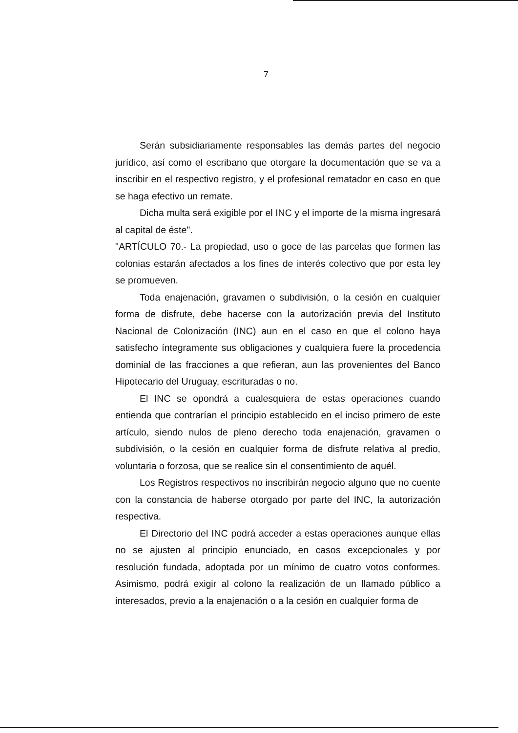7
Serán subsidiariamente responsables las demás partes del negocio jurídico, así como el escribano que otorgare la documentación que se va a inscribir en el respectivo registro, y el profesional rematador en caso en que se haga efectivo un remate.
Dicha multa será exigible por el INC y el importe de la misma ingresará al capital de éste".
"ARTÍCULO 70.- La propiedad, uso o goce de las parcelas que formen las colonias estarán afectados a los fines de interés colectivo que por esta ley se promueven.
Toda enajenación, gravamen o subdivisión, o la cesión en cualquier forma de disfrute, debe hacerse con la autorización previa del Instituto Nacional de Colonización (INC) aun en el caso en que el colono haya satisfecho íntegramente sus obligaciones y cualquiera fuere la procedencia dominial de las fracciones a que refieran, aun las provenientes del Banco Hipotecario del Uruguay, escrituradas o no.
El INC se opondrá a cualesquiera de estas operaciones cuando entienda que contrarían el principio establecido en el inciso primero de este artículo, siendo nulos de pleno derecho toda enajenación, gravamen o subdivisión, o la cesión en cualquier forma de disfrute relativa al predio, voluntaria o forzosa, que se realice sin el consentimiento de aquél.
Los Registros respectivos no inscribirán negocio alguno que no cuente con la constancia de haberse otorgado por parte del INC, la autorización respectiva.
El Directorio del INC podrá acceder a estas operaciones aunque ellas no se ajusten al principio enunciado, en casos excepcionales y por resolución fundada, adoptada por un mínimo de cuatro votos conformes. Asimismo, podrá exigir al colono la realización de un llamado público a interesados, previo a la enajenación o a la cesión en cualquier forma de